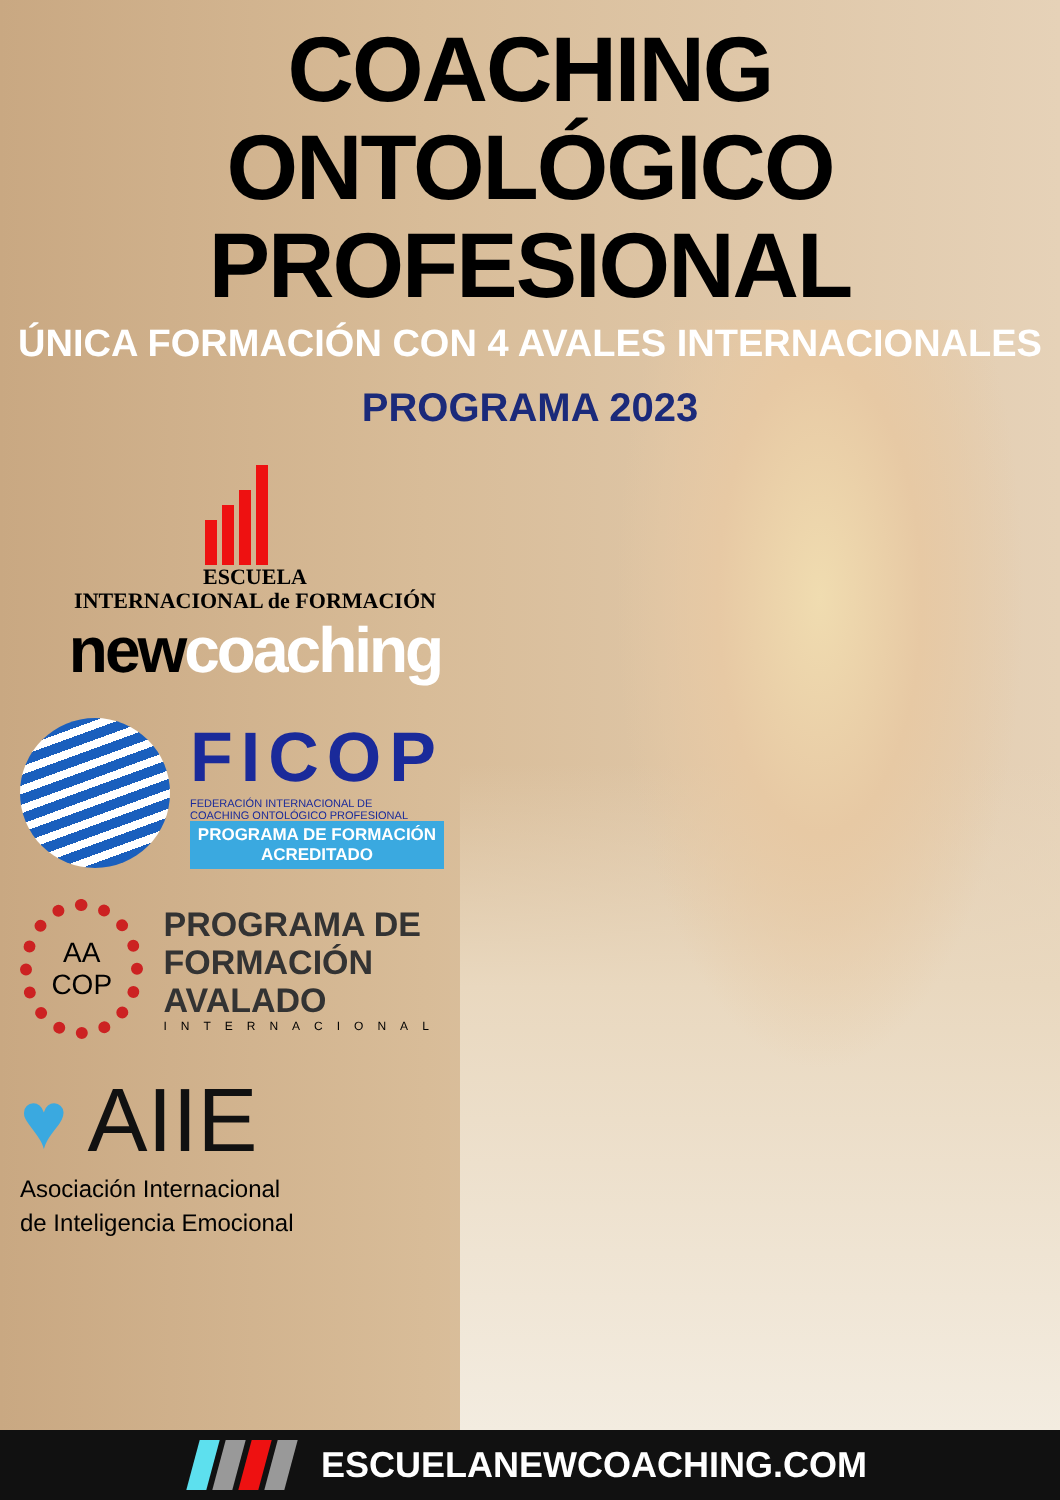COACHING ONTOLÓGICO
PROFESIONAL
ÚNICA FORMACIÓN CON 4 AVALES INTERNACIONALES
PROGRAMA 2023
ESCUELA
INTERNACIONAL de FORMACIÓN
newcoaching
FICOP
FEDERACIÓN INTERNACIONAL DE
COACHING ONTOLÓGICO PROFESIONAL
PROGRAMA DE FORMACIÓN
ACREDITADO
AA
COP
PROGRAMA DE
FORMACIÓN AVALADO
INTERNACIONAL
♥ AIIE
Asociación Internacional
de Inteligencia Emocional
ESCUELANEWCOACHING.COM